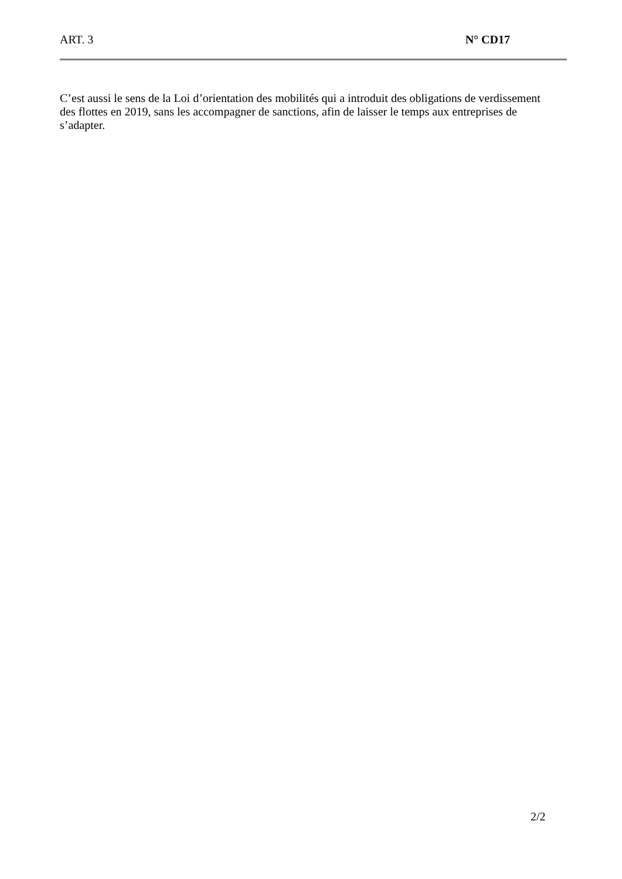ART. 3 N° CD17
C’est aussi le sens de la Loi d’orientation des mobilités qui a introduit des obligations de verdissement des flottes en 2019, sans les accompagner de sanctions, afin de laisser le temps aux entreprises de s’adapter.
2/2